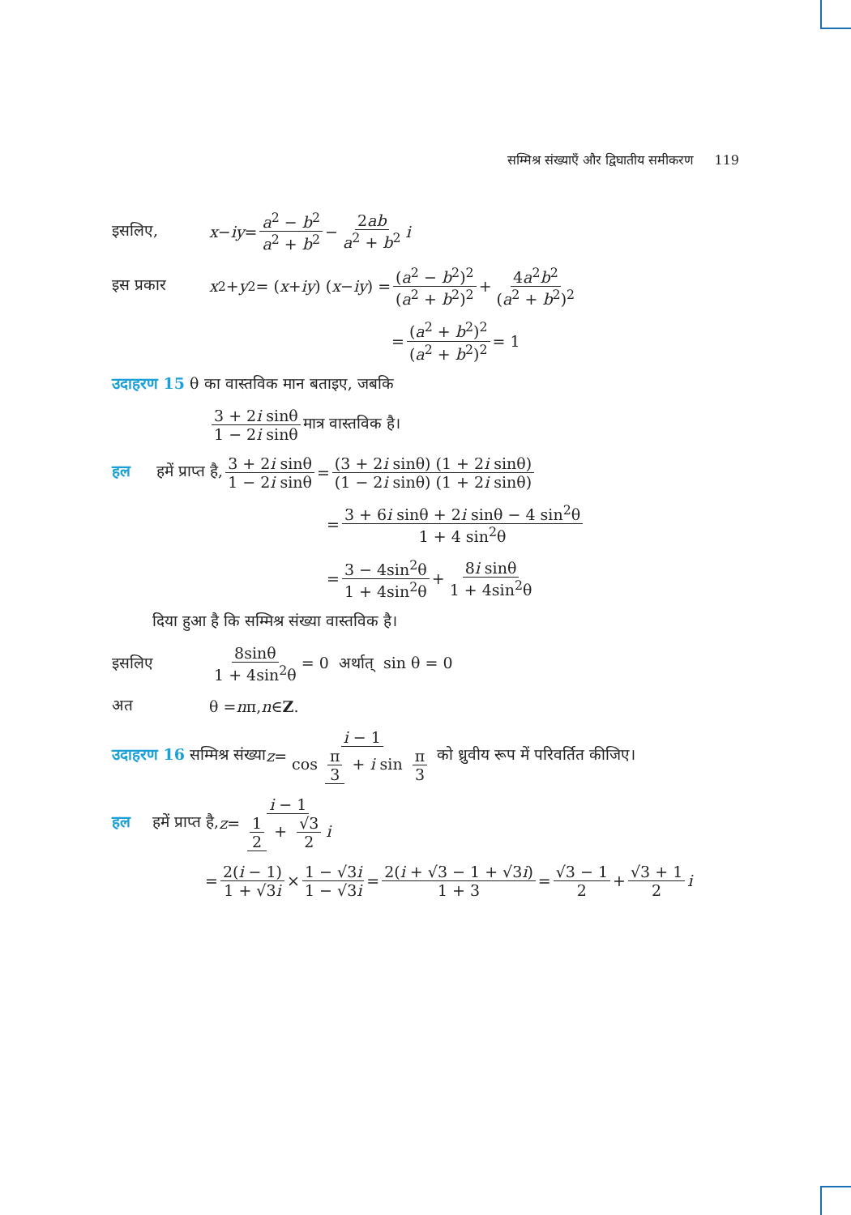सम्मिश्र संख्याएँ और द्विघातीय समीकरण 119
इसलिए, x − iy = a<sup>2</sup> − b<sup>2</sup> a<sup>2</sup> + b<sup>2</sup> − 2ab a<sup>2</sup> + b<sup>2</sup> i
इस प्रकार x<sup>2</sup> + y<sup>2</sup> = (x + iy) (x − iy) = (a<sup>2</sup> − b<sup>2</sup>)<sup>2</sup> (a<sup>2</sup> + b<sup>2</sup>)<sup>2</sup> + 4a<sup>2</sup>b<sup>2</sup> (a<sup>2</sup> + b<sup>2</sup>)<sup>2</sup>
= (a<sup>2</sup> + b<sup>2</sup>)<sup>2</sup> (a<sup>2</sup> + b<sup>2</sup>)<sup>2</sup> = 1
उदाहरण 15 θ का वास्तविक मान बताइए, जबकि
3 + 2i sinθ 1 − 2i sinθ मात्र वास्तविक है।
हल हमें प्राप्त है, 3 + 2i sinθ 1 − 2i sinθ = (3 + 2i sinθ) (1 + 2i sinθ) (1 − 2i sinθ) (1 + 2i sinθ)
= 3 + 6i sinθ + 2i sinθ − 4 sin<sup>2</sup>θ 1 + 4 sin<sup>2</sup>θ
= 3 − 4sin<sup>2</sup>θ 1 + 4sin<sup>2</sup>θ + 8i sinθ 1 + 4sin<sup>2</sup>θ
दिया हुआ है कि सम्मिश्र संख्या वास्तविक है।
इसलिए 8sinθ 1 + 4sin<sup>2</sup>θ = 0 अर्थात् sin θ = 0
अत θ = n π, n ∈ Z.
उदाहरण 16 सम्मिश्र संख्या z = i − 1 cos π 3 + i sin π 3 को ध्रुवीय रूप में परिवर्तित कीजिए।
हल हमें प्राप्त है, z = i − 1 1 2 + √3 2 i
= 2(i − 1) 1 + √3i × 1 − √3i 1 − √3i = 2(i + √3 − 1 + √3i) 1 + 3 = √3 − 1 2 + √3 + 1 2 i